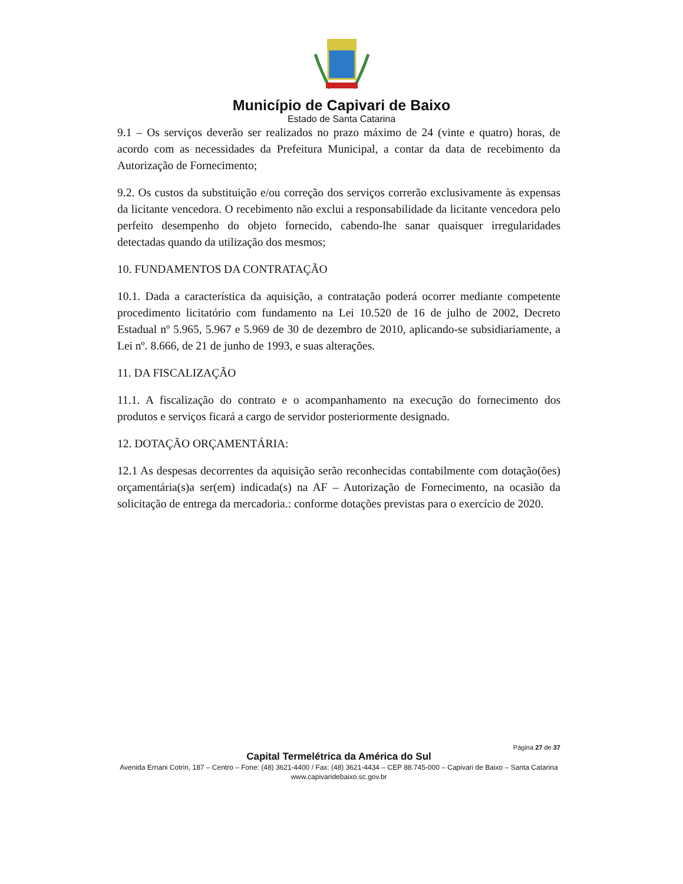Município de Capivari de Baixo
Estado de Santa Catarina
9.1 – Os serviços deverão ser realizados no prazo máximo de 24 (vinte e quatro) horas, de acordo com as necessidades da Prefeitura Municipal, a contar da data de recebimento da Autorização de Fornecimento;
9.2. Os custos da substituição e/ou correção dos serviços correrão exclusivamente às expensas da licitante vencedora. O recebimento não exclui a responsabilidade da licitante vencedora pelo perfeito desempenho do objeto fornecido, cabendo-lhe sanar quaisquer irregularidades detectadas quando da utilização dos mesmos;
10. FUNDAMENTOS DA CONTRATAÇÃO
10.1. Dada a característica da aquisição, a contratação poderá ocorrer mediante competente procedimento licitatório com fundamento na Lei 10.520 de 16 de julho de 2002, Decreto Estadual nº 5.965, 5.967 e 5.969 de 30 de dezembro de 2010, aplicando-se subsidiariamente, a Lei nº. 8.666, de 21 de junho de 1993, e suas alterações.
11. DA FISCALIZAÇÃO
11.1. A fiscalização do contrato e o acompanhamento na execução do fornecimento dos produtos e serviços ficará a cargo de servidor posteriormente designado.
12. DOTAÇÃO ORÇAMENTÁRIA:
12.1 As despesas decorrentes da aquisição serão reconhecidas contabilmente com dotação(ões) orçamentária(s)a ser(em) indicada(s) na AF – Autorização de Fornecimento, na ocasião da solicitação de entrega da mercadoria.: conforme dotações previstas para o exercício de 2020.
Página 27 de 37
Capital Termelétrica da América do Sul
Avenida Ernani Cotrin, 187 – Centro – Fone: (48) 3621-4400 / Fax: (48) 3621-4434 – CEP 88.745-000 – Capivari de Baixo – Santa Catarina
www.capivaridebaixo.sc.gov.br